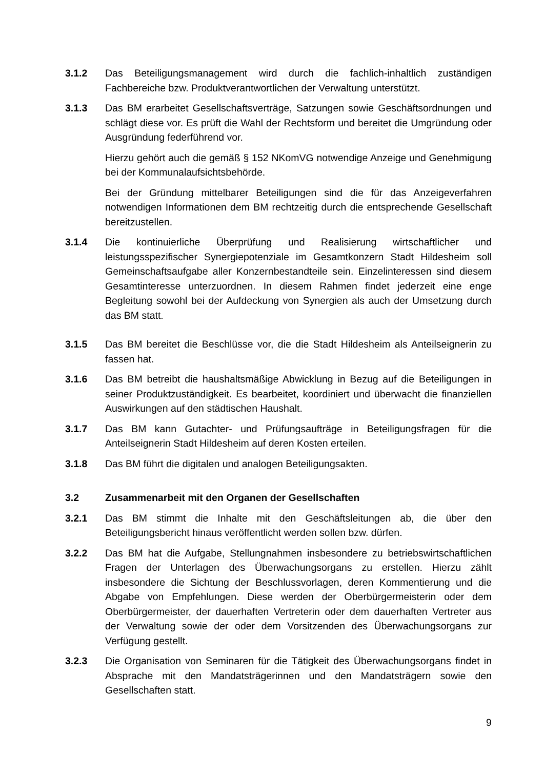3.1.2 Das Beteiligungsmanagement wird durch die fachlich-inhaltlich zuständigen Fachbereiche bzw. Produktverantwortlichen der Verwaltung unterstützt.
3.1.3 Das BM erarbeitet Gesellschaftsverträge, Satzungen sowie Geschäftsordnungen und schlägt diese vor. Es prüft die Wahl der Rechtsform und bereitet die Umgründung oder Ausgründung federführend vor.
Hierzu gehört auch die gemäß § 152 NKomVG notwendige Anzeige und Genehmigung bei der Kommunalaufsichtsbehörde.
Bei der Gründung mittelbarer Beteiligungen sind die für das Anzeigeverfahren notwendigen Informationen dem BM rechtzeitig durch die entsprechende Gesellschaft bereitzustellen.
3.1.4 Die kontinuierliche Überprüfung und Realisierung wirtschaftlicher und leistungsspezifischer Synergiepotenziale im Gesamtkonzern Stadt Hildesheim soll Gemeinschaftsaufgabe aller Konzernbestandteile sein. Einzelinteressen sind diesem Gesamtinteresse unterzuordnen. In diesem Rahmen findet jederzeit eine enge Begleitung sowohl bei der Aufdeckung von Synergien als auch der Umsetzung durch das BM statt.
3.1.5 Das BM bereitet die Beschlüsse vor, die die Stadt Hildesheim als Anteilseignerin zu fassen hat.
3.1.6 Das BM betreibt die haushaltsmäßige Abwicklung in Bezug auf die Beteiligungen in seiner Produktzuständigkeit. Es bearbeitet, koordiniert und überwacht die finanziellen Auswirkungen auf den städtischen Haushalt.
3.1.7 Das BM kann Gutachter- und Prüfungsaufträge in Beteiligungsfragen für die Anteilseignerin Stadt Hildesheim auf deren Kosten erteilen.
3.1.8 Das BM führt die digitalen und analogen Beteiligungsakten.
3.2 Zusammenarbeit mit den Organen der Gesellschaften
3.2.1 Das BM stimmt die Inhalte mit den Geschäftsleitungen ab, die über den Beteiligungsbericht hinaus veröffentlicht werden sollen bzw. dürfen.
3.2.2 Das BM hat die Aufgabe, Stellungnahmen insbesondere zu betriebswirtschaftlichen Fragen der Unterlagen des Überwachungsorgans zu erstellen. Hierzu zählt insbesondere die Sichtung der Beschlussvorlagen, deren Kommentierung und die Abgabe von Empfehlungen. Diese werden der Oberbürgermeisterin oder dem Oberbürgermeister, der dauerhaften Vertreterin oder dem dauerhaften Vertreter aus der Verwaltung sowie der oder dem Vorsitzenden des Überwachungsorgans zur Verfügung gestellt.
3.2.3 Die Organisation von Seminaren für die Tätigkeit des Überwachungsorgans findet in Absprache mit den Mandatsträgerinnen und den Mandatsträgern sowie den Gesellschaften statt.
9